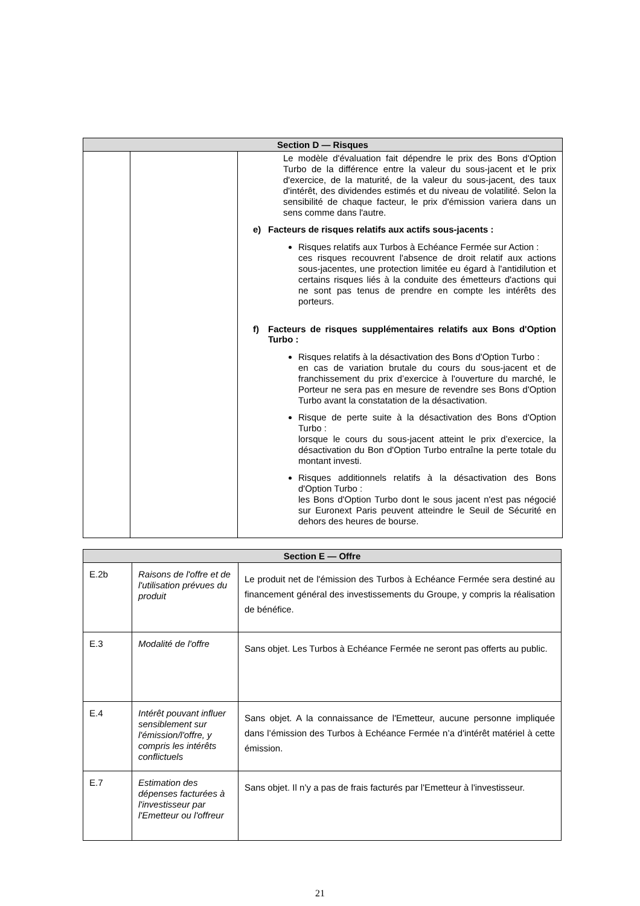| Section D — Risques | | |
| --- | --- | --- |
| | | Le modèle d'évaluation fait dépendre le prix des Bons d'Option Turbo de la différence entre la valeur du sous-jacent et le prix d'exercice, de la maturité, de la valeur du sous-jacent, des taux d'intérêt, des dividendes estimés et du niveau de volatilité. Selon la sensibilité de chaque facteur, le prix d'émission variera dans un sens comme dans l'autre. e) Facteurs de risques relatifs aux actifs sous-jacents : Risques relatifs aux Turbos à Echéance Fermée sur Action : ces risques recouvrent l'absence de droit relatif aux actions sous-jacentes, une protection limitée eu égard à l'antidilution et certains risques liés à la conduite des émetteurs d'actions qui ne sont pas tenus de prendre en compte les intérêts des porteurs. f) Facteurs de risques supplémentaires relatifs aux Bons d'Option Turbo : Risques relatifs à la désactivation des Bons d'Option Turbo : en cas de variation brutale du cours du sous-jacent et de franchissement du prix d’exercice à l'ouverture du marché, le Porteur ne sera pas en mesure de revendre ses Bons d'Option Turbo avant la constatation de la désactivation. Risque de perte suite à la désactivation des Bons d'Option Turbo : lorsque le cours du sous-jacent atteint le prix d’exercice, la désactivation du Bon d'Option Turbo entraîne la perte totale du montant investi. Risques additionnels relatifs à la désactivation des Bons d'Option Turbo : les Bons d'Option Turbo dont le sous jacent n'est pas négocié sur Euronext Paris peuvent atteindre le Seuil de Sécurité en dehors des heures de bourse. |
| Section E — Offre | | |
| --- | --- | --- |
| E.2b | Raisons de l'offre et de l'utilisation prévues du produit | Le produit net de l'émission des Turbos à Echéance Fermée sera destiné au financement général des investissements du Groupe, y compris la réalisation de bénéfice. |
| E.3 | Modalité de l'offre | Sans objet. Les Turbos à Echéance Fermée ne seront pas offerts au public. |
| E.4 | Intérêt pouvant influer sensiblement sur l'émission/l'offre, y compris les intérêts conflictuels | Sans objet. A la connaissance de l'Emetteur, aucune personne impliquée dans l’émission des Turbos à Echéance Fermée n’a d'intérêt matériel à cette émission. |
| E.7 | Estimation des dépenses facturées à l'investisseur par l'Emetteur ou l'offreur | Sans objet. Il n’y a pas de frais facturés par l'Emetteur à l'investisseur. |
21